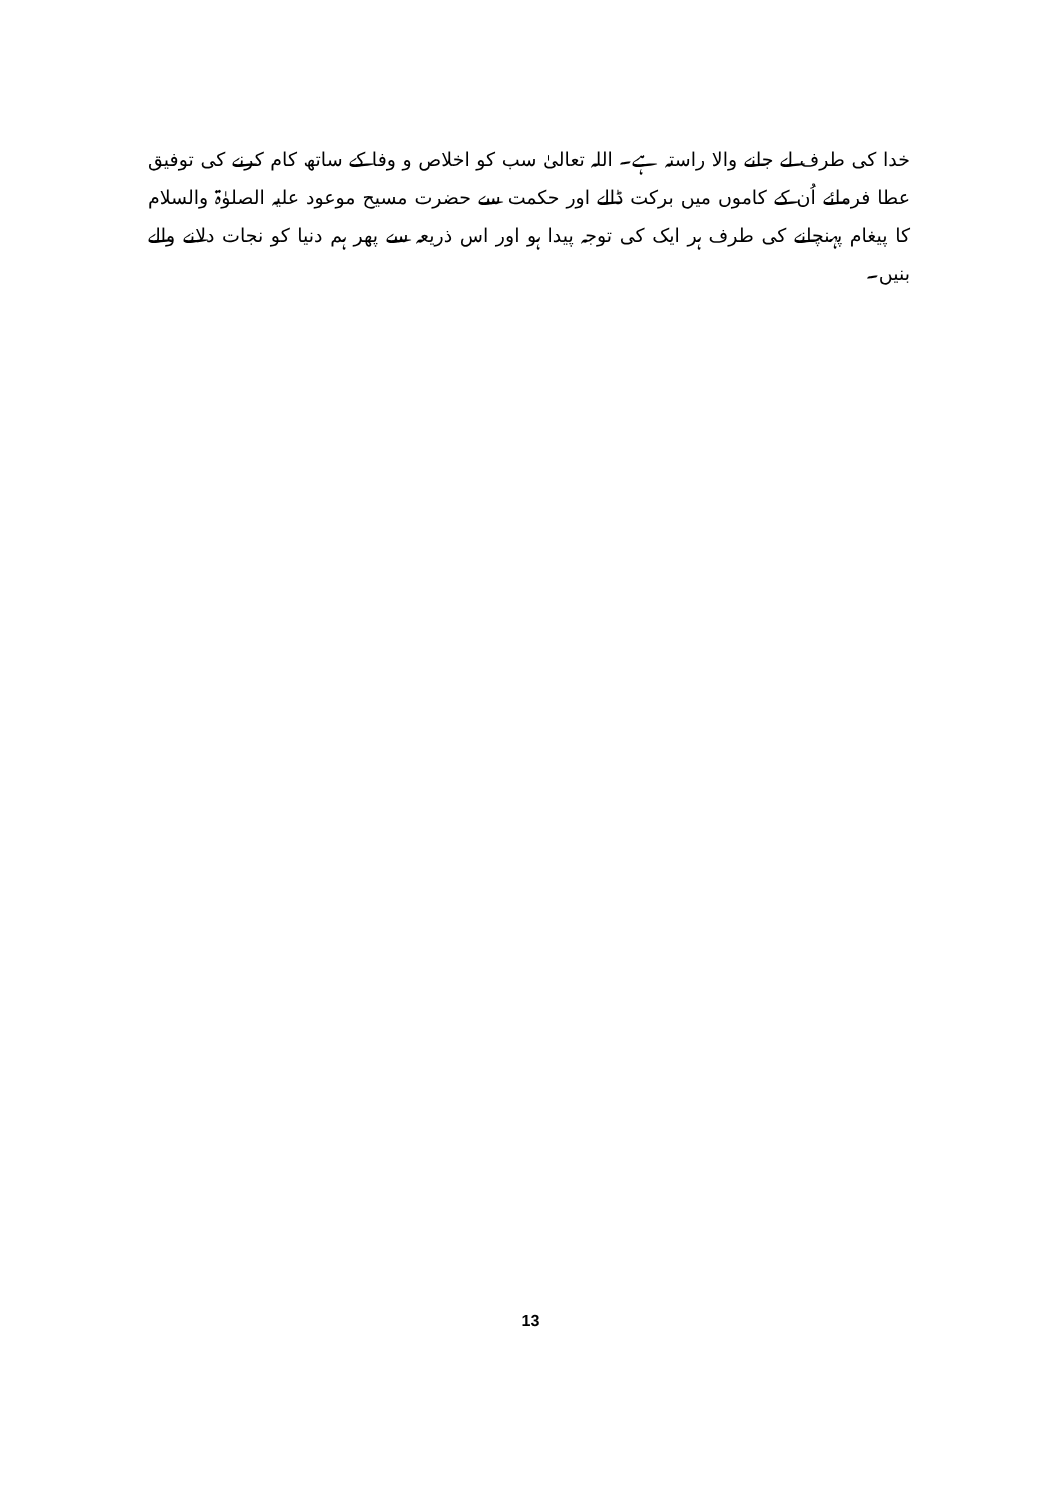خدا کی طرف لے جانے والا راستہ ہے۔ اللہ تعالیٰ سب کو اخلاص و وفا کے ساتھ کام کرنے کی توفیق عطا فرمائے اُن کے کاموں میں برکت ڈالے اور حکمت سے حضرت مسیح موعود علیہ الصلوٰۃ والسلام کا پیغام پہنچانے کی طرف ہر ایک کی توجہ پیدا ہو اور اس ذریعہ سے پھر ہم دنیا کو نجات دلانے والے بنیں۔
13